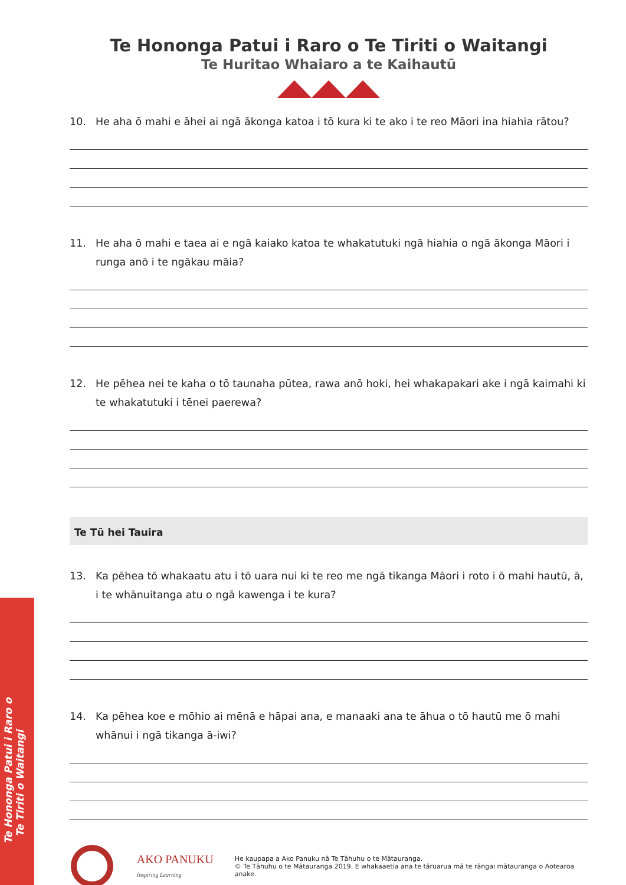Te Hononga Patui i Raro o
Te Tiriti o Waitangi
Te Hononga Patui i Raro o Te Tiriti o Waitangi
Te Huritao Whaiaro a te Kaihautū
10. He aha ō mahi e āhei ai ngā ākonga katoa i tō kura ki te ako i te reo Māori ina hiahia rātou?
11. He aha ō mahi e taea ai e ngā kaiako katoa te whakatutuki ngā hiahia o ngā ākonga Māori i runga anō i te ngākau māia?
12. He pēhea nei te kaha o tō taunaha pūtea, rawa anō hoki, hei whakapakari ake i ngā kaimahi ki te whakatutuki i tēnei paerewa?
Te Tū hei Tauira
13. Ka pēhea tō whakaatu atu i tō uara nui ki te reo me ngā tikanga Māori i roto i ō mahi hautū, ā, i te whānuitanga atu o ngā kawenga i te kura?
14. Ka pēhea koe e mōhio ai mēnā e hāpai ana, e manaaki ana te āhua o tō hautū me ō mahi whānui i ngā tikanga ā-iwi?
AKO PANUKU
Inspiring Learning
He kaupapa a Ako Panuku nā Te Tāhuhu o te Mātauranga.
© Te Tāhuhu o te Mātauranga 2019. E whakaaetia ana te tāruarua mā te rāngai mātauranga o Aotearoa anake.